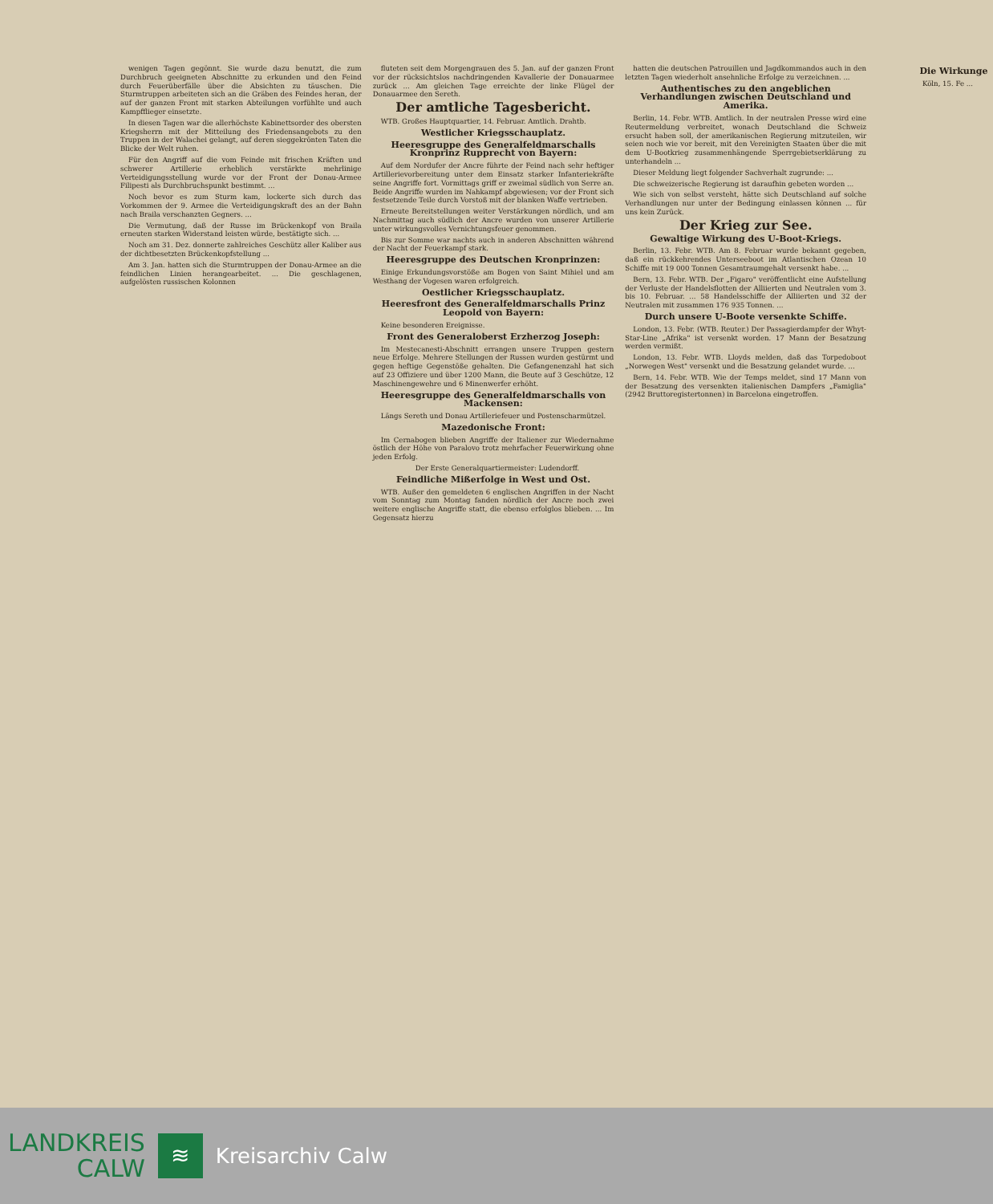wenigen Tagen gegönnt. Sie wurde dazu benutzt, die zum Durchbruch geeigneten Abschnitte zu erkunden und den Feind durch Feuerüberfälle über die Absichten zu täuschen. Die Sturmtruppen arbeiteten sich an die Gräben des Feindes heran, der auf der ganzen Front mit starken Abteilungen vorfühlte und auch Kampfflieger einsetzte.
In diesen Tagen war die allerhöchste Kabinettsorder des obersten Kriegsherrn mit der Mitteilung des Friedensangebots zu den Truppen in der Walachei gelangt, auf deren sieggekrönten Taten die Blicke der Welt ruhen.
Für den Angriff auf die vom Feinde mit frischen Kräften und schwerer Artillerie erheblich verstärkte mehrlinige Verteidigungsstellung wurde vor der Front der Donau-Armee Filipesti als Durchbruchspunkt bestimmt. ...
Noch bevor es zum Sturm kam, lockerte sich durch das Vorkommen der 9. Armee die Verteidigungskraft des an der Bahn nach Braila verschanzten Gegners. ...
Die Vermutung, daß der Russe im Brückenkopf von Braila erneuten starken Widerstand leisten würde, bestätigte sich. ...
Noch am 31. Dez. donnerte zahlreiches Geschütz aller Kaliber aus der dichtbesetzten Brückenkopfstellung ...
Am 3. Jan. hatten sich die Sturmtruppen der Donau-Armee an die feindlichen Linien herangearbeitet. ... Die geschlagenen, aufgelösten russischen Kolonnen
fluteten seit dem Morgengrauen des 5. Jan. auf der ganzen Front vor der rücksichtslos nachdringenden Kavallerie der Donauarmee zurück ... Am gleichen Tage erreichte der linke Flügel der Donauarmee den Sereth.
Der amtliche Tagesbericht.
WTB. Großes Hauptquartier, 14. Februar. Amtlich. Drahtb.
Westlicher Kriegsschauplatz.
Heeresgruppe des Generalfeldmarschalls Kronprinz Rupprecht von Bayern:
Auf dem Nordufer der Ancre führte der Feind nach sehr heftiger Artillerievorbereitung unter dem Einsatz starker Infanteriekräfte seine Angriffe fort. Vormittags griff er zweimal südlich von Serre an. Beide Angriffe wurden im Nahkampf abgewiesen; vor der Front sich festsetzende Teile durch Vorstoß mit der blanken Waffe vertrieben.
Erneute Bereitstellungen weiter Verstärkungen nördlich, und am Nachmittag auch südlich der Ancre wurden von unserer Artillerie unter wirkungsvolles Vernichtungsfeuer genommen.
Bis zur Somme war nachts auch in anderen Abschnitten während der Nacht der Feuerkampf stark.
Heeresgruppe des Deutschen Kronprinzen:
Einige Erkundungsvorstöße am Bogen von Saint Mihiel und am Westhang der Vogesen waren erfolgreich.
Oestlicher Kriegsschauplatz.
Heeresfront des Generalfeldmarschalls Prinz Leopold von Bayern:
Keine besonderen Ereignisse.
Front des Generaloberst Erzherzog Joseph:
Im Mestecanesti-Abschnitt errangen unsere Truppen gestern neue Erfolge. Mehrere Stellungen der Russen wurden gestürmt und gegen heftige Gegenstöße gehalten. Die Gefangenenzahl hat sich auf 23 Offiziere und über 1200 Mann, die Beute auf 3 Geschütze, 12 Maschinengewehre und 6 Minenwerfer erhöht.
Heeresgruppe des Generalfeldmarschalls von Mackensen:
Längs Sereth und Donau Artilleriefeuer und Postenscharmützel.
Mazedonische Front:
Im Cernabogen blieben Angriffe der Italiener zur Wiedernahme östlich der Höhe von Paralovo trotz mehrfacher Feuerwirkung ohne jeden Erfolg.
Der Erste Generalquartiermeister: Ludendorff.
Feindliche Mißerfolge in West und Ost.
WTB. Außer den gemeldeten 6 englischen Angriffen in der Nacht vom Sonntag zum Montag fanden nördlich der Ancre noch zwei weitere englische Angriffe statt, die ebenso erfolglos blieben. ... Im Gegensatz hierzu
hatten die deutschen Patrouillen und Jagdkommandos auch in den letzten Tagen wiederholt ansehnliche Erfolge zu verzeichnen. ...
Authentisches zu den angeblichen Verhandlungen zwischen Deutschland und Amerika.
Berlin, 14. Febr. WTB. Amtlich. In der neutralen Presse wird eine Reutermeldung verbreitet, wonach Deutschland die Schweiz ersucht haben soll, der amerikanischen Regierung mitzuteilen, wir seien noch wie vor bereit, mit den Vereinigten Staaten über die mit dem U-Bootkrieg zusammenhängende Sperrgebietserklärung zu unterhandeln ...
Dieser Meldung liegt folgender Sachverhalt zugrunde: ...
Die schweizerische Regierung ist daraufhin gebeten worden ...
Wie sich von selbst versteht, hätte sich Deutschland auf solche Verhandlungen nur unter der Bedingung einlassen können ... für uns kein Zurück.
Der Krieg zur See.
Gewaltige Wirkung des U-Boot-Kriegs.
Berlin, 13. Febr. WTB. Am 8. Februar wurde bekannt gegeben, daß ein rückkehrendes Unterseeboot im Atlantischen Ozean 10 Schiffe mit 19 000 Tonnen Gesamtraumgehalt versenkt habe. ...
Bern, 13. Febr. WTB. Der „Figaro" veröffentlicht eine Aufstellung der Verluste der Handelsflotten der Alliierten und Neutralen vom 3. bis 10. Februar. ... 58 Handelsschiffe der Alliierten und 32 der Neutralen mit zusammen 176 935 Tonnen. ...
Durch unsere U-Boote versenkte Schiffe.
London, 13. Febr. (WTB. Reuter.) Der Passagierdampfer der Whyt-Star-Line „Afrika" ist versenkt worden. 17 Mann der Besatzung werden vermißt.
London, 13. Febr. WTB. Lloyds melden, daß das Torpedoboot „Norwegen West" versenkt und die Besatzung gelandet wurde. ...
Bern, 14. Febr. WTB. Wie der Temps meldet, sind 17 Mann von der Besatzung des versenkten italienischen Dampfers „Famiglia" (2942 Bruttoregistertonnen) in Barcelona eingetroffen.
Die Wirkunge
Köln, 15. Fe ...
LANDKREIS
CALW
≋
Kreisarchiv Calw